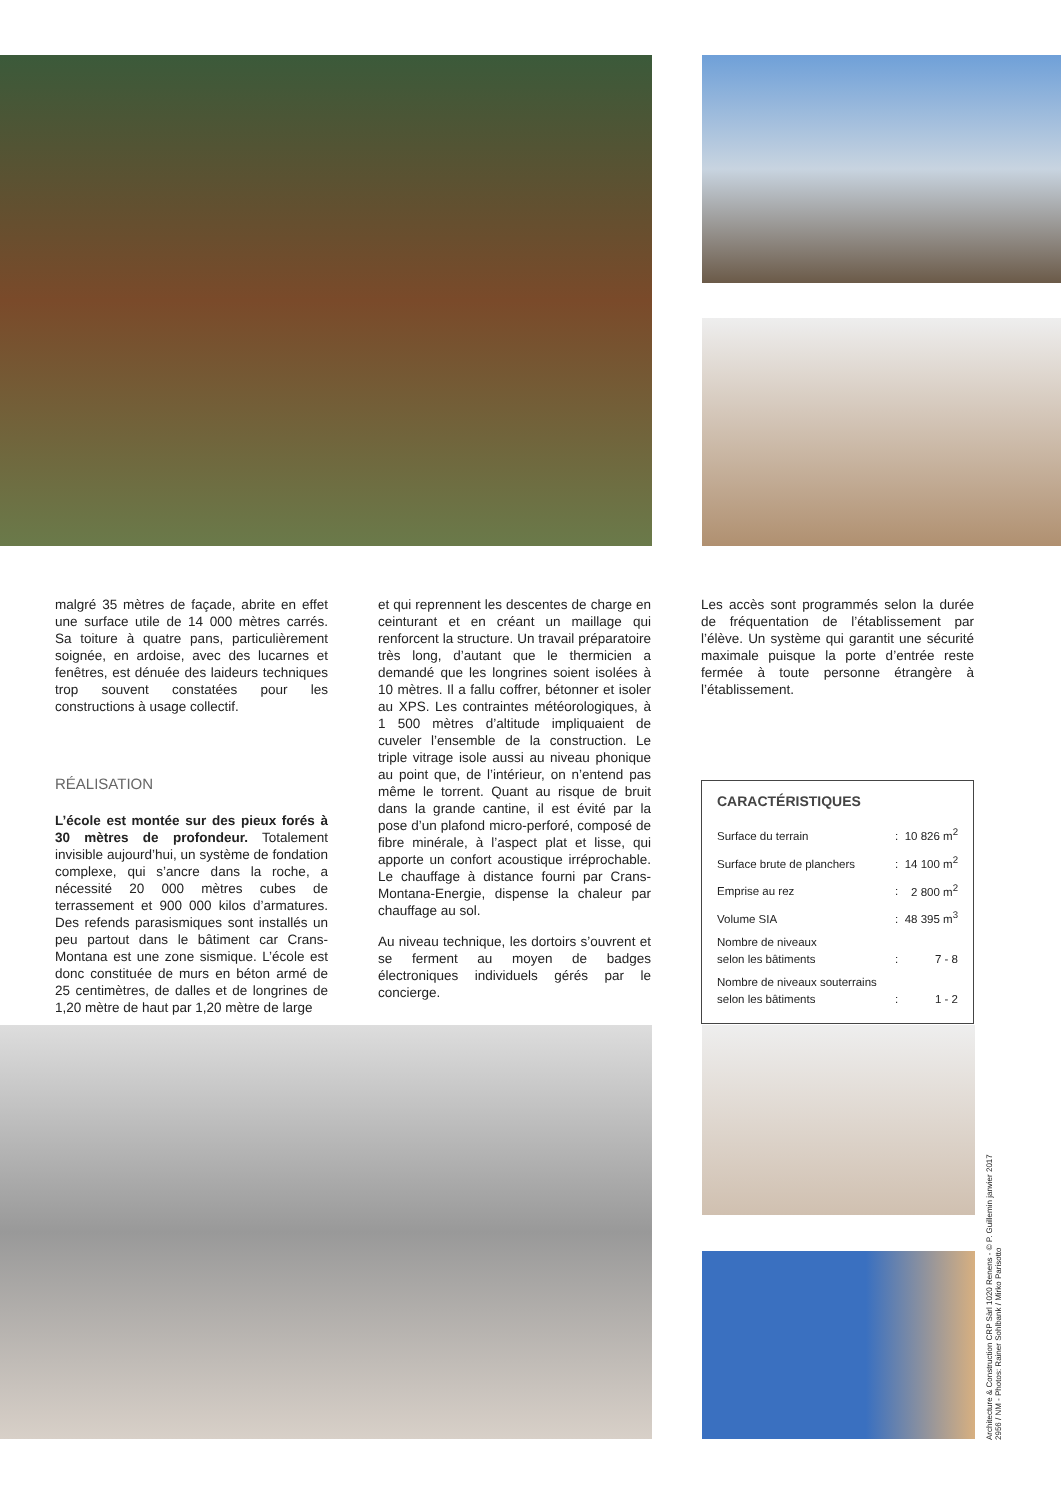malgré 35 mètres de façade, abrite en effet une surface utile de 14 000 mètres carrés. Sa toiture à quatre pans, particulièrement soignée, en ardoise, avec des lucarnes et fenêtres, est dénuée des laideurs techniques trop souvent constatées pour les constructions à usage collectif.
RÉALISATION
L’école est montée sur des pieux forés à 30 mètres de profondeur. Totalement invisible aujourd’hui, un système de fondation complexe, qui s’ancre dans la roche, a nécessité 20 000 mètres cubes de terrassement et 900 000 kilos d’armatures. Des refends parasismiques sont installés un peu partout dans le bâtiment car Crans-Montana est une zone sismique. L’école est donc constituée de murs en béton armé de 25 centimètres, de dalles et de longrines de 1,20 mètre de haut par 1,20 mètre de large
et qui reprennent les descentes de charge en ceinturant et en créant un maillage qui renforcent la structure. Un travail préparatoire très long, d’autant que le thermicien a demandé que les longrines soient isolées à 10 mètres. Il a fallu coffrer, bétonner et isoler au XPS. Les contraintes météorologiques, à 1 500 mètres d’altitude impliquaient de cuveler l’ensemble de la construction. Le triple vitrage isole aussi au niveau phonique au point que, de l’intérieur, on n’entend pas même le torrent. Quant au risque de bruit dans la grande cantine, il est évité par la pose d’un plafond micro-perforé, composé de fibre minérale, à l’aspect plat et lisse, qui apporte un confort acoustique irréprochable. Le chauffage à distance fourni par Crans-Montana-Energie, dispense la chaleur par chauffage au sol.
Au niveau technique, les dortoirs s’ouvrent et se ferment au moyen de badges électroniques individuels gérés par le concierge.
Les accès sont programmés selon la durée de fréquentation de l’établissement par l’élève. Un système qui garantit une sécurité maximale puisque la porte d’entrée reste fermée à toute personne étrangère à l’établissement.
CARACTÉRISTIQUES
| Surface du terrain | : | 10 826 m<sup>2</sup> |
| Surface brute de planchers | : | 14 100 m<sup>2</sup> |
| Emprise au rez | : | 2 800 m<sup>2</sup> |
| Volume SIA | : | 48 395 m<sup>3</sup> |
| Nombre de niveaux selon les bâtiments | : | 7 - 8 |
| Nombre de niveaux souterrains selon les bâtiments | : | 1 - 2 |
Architecture & Construction CRP Sàrl 1020 Renens - © P. Guillemin janvier 2017
2956 / NM - Photos: Rainer Sohlbank / Mirko Parisotto